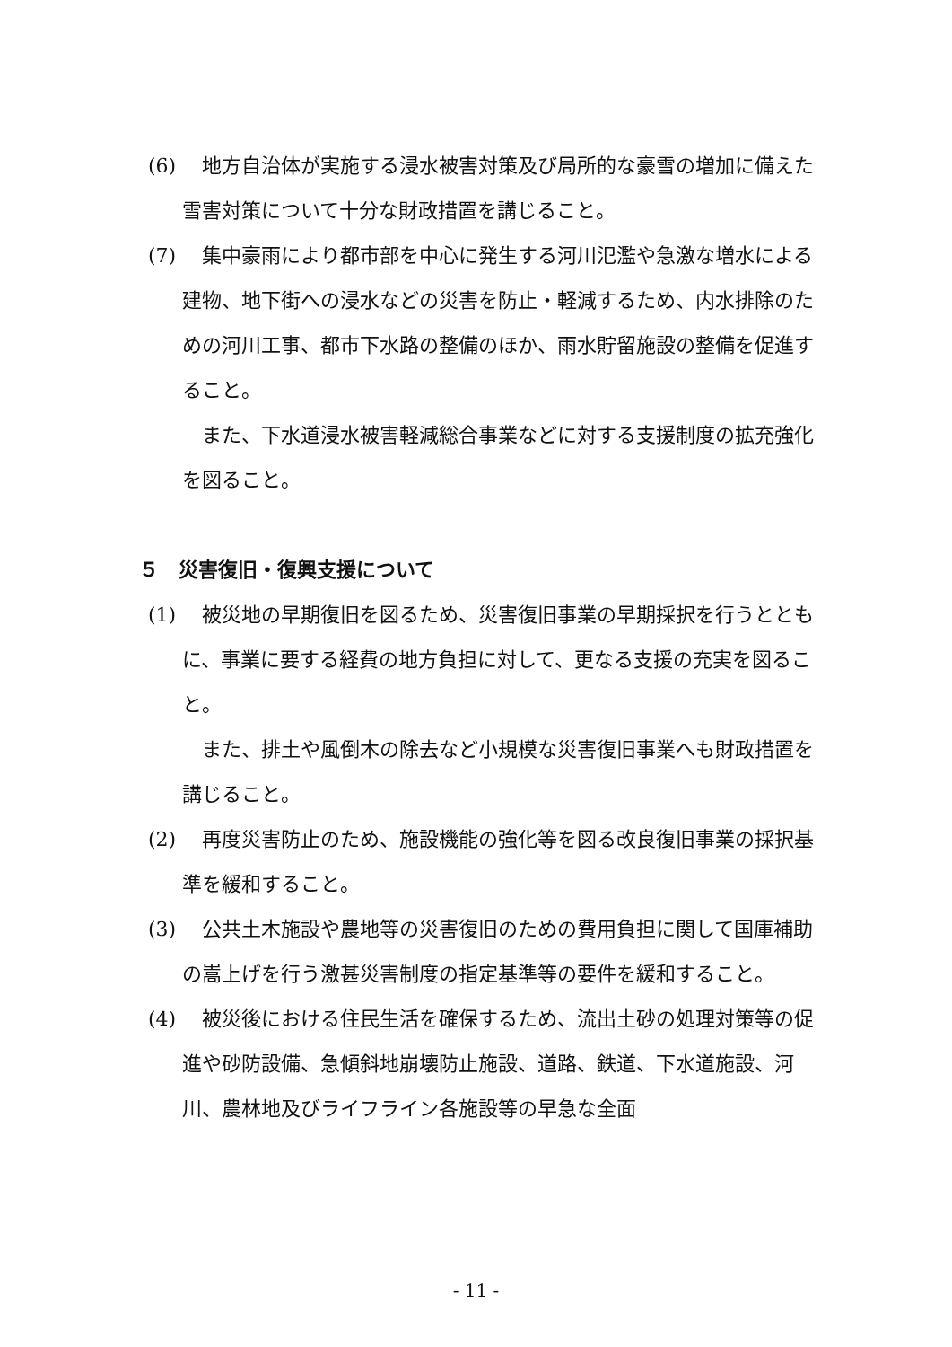(6)　地方自治体が実施する浸水被害対策及び局所的な豪雪の増加に備えた雪害対策について十分な財政措置を講じること。
(7)　集中豪雨により都市部を中心に発生する河川氾濫や急激な増水による建物、地下街への浸水などの災害を防止・軽減するため、内水排除のための河川工事、都市下水路の整備のほか、雨水貯留施設の整備を促進すること。
　また、下水道浸水被害軽減総合事業などに対する支援制度の拡充強化を図ること。
５　災害復旧・復興支援について
(1)　被災地の早期復旧を図るため、災害復旧事業の早期採択を行うとともに、事業に要する経費の地方負担に対して、更なる支援の充実を図ること。
　また、排土や風倒木の除去など小規模な災害復旧事業へも財政措置を講じること。
(2)　再度災害防止のため、施設機能の強化等を図る改良復旧事業の採択基準を緩和すること。
(3)　公共土木施設や農地等の災害復旧のための費用負担に関して国庫補助の嵩上げを行う激甚災害制度の指定基準等の要件を緩和すること。
(4)　被災後における住民生活を確保するため、流出土砂の処理対策等の促進や砂防設備、急傾斜地崩壊防止施設、道路、鉄道、下水道施設、河川、農林地及びライフライン各施設等の早急な全面
- 11 -